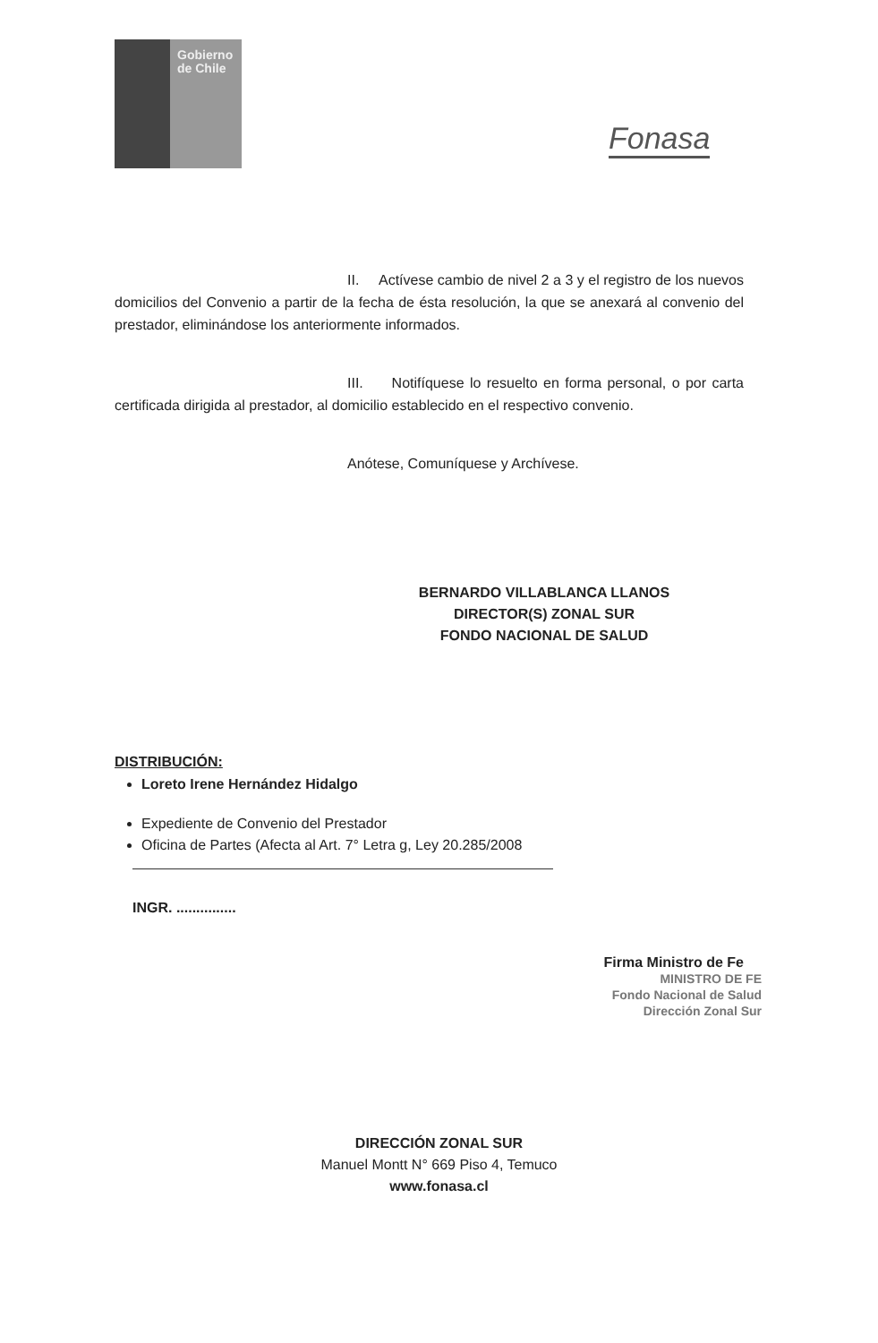Gobierno
de Chile
Fonasa
II. Actívese cambio de nivel 2 a 3 y el registro de los nuevos domicilios del Convenio a partir de la fecha de ésta resolución, la que se anexará al convenio del prestador, eliminándose los anteriormente informados.
III. Notifíquese lo resuelto en forma personal, o por carta certificada dirigida al prestador, al domicilio establecido en el respectivo convenio.
Anótese, Comuníquese y Archívese.
BERNARDO VILLABLANCA LLANOS
DIRECTOR(S) ZONAL SUR
FONDO NACIONAL DE SALUD
DISTRIBUCIÓN:
Loreto Irene Hernández Hidalgo
Expediente de Convenio del Prestador
Oficina de Partes (Afecta al Art. 7° Letra g, Ley 20.285/2008
INGR. ...............
Firma Ministro de Fe
MINISTRO DE FE
Fondo Nacional de Salud
Dirección Zonal Sur
DIRECCIÓN ZONAL SUR
Manuel Montt N° 669 Piso 4, Temuco
www.fonasa.cl